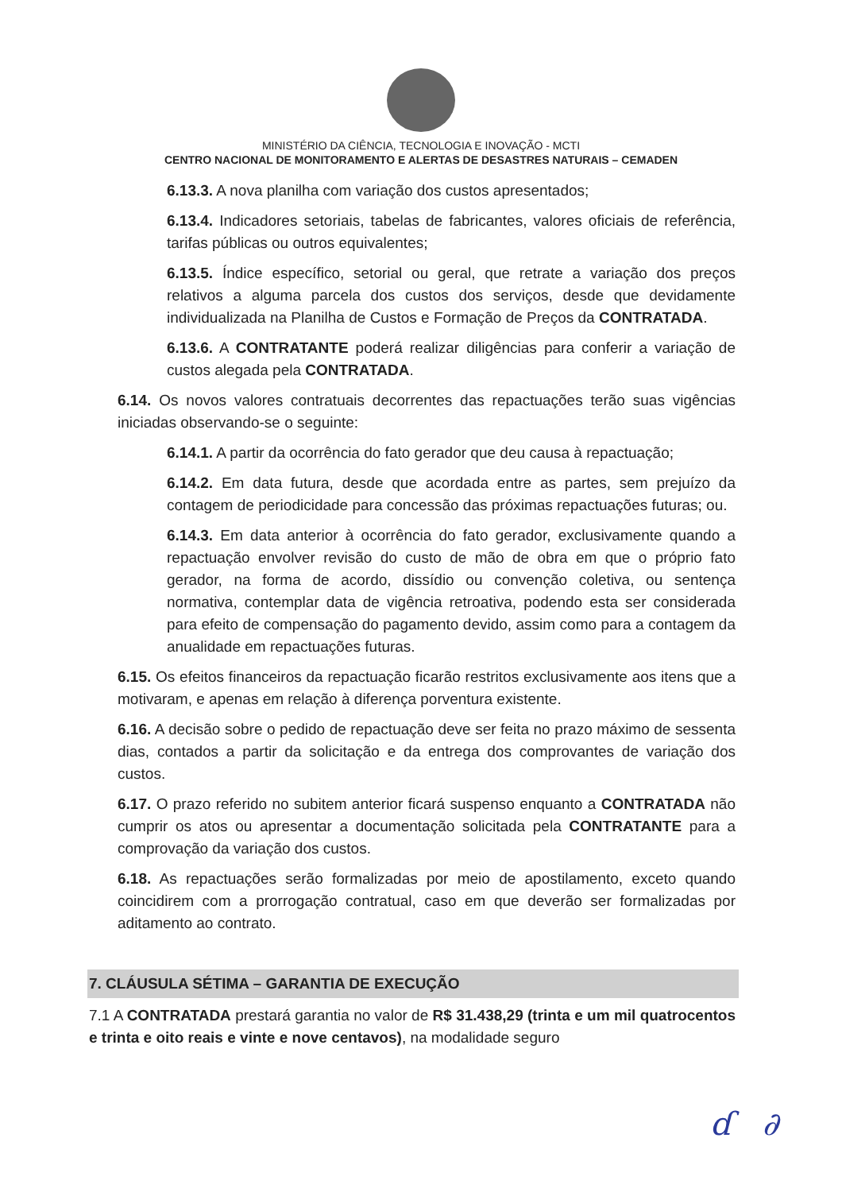MINISTÉRIO DA CIÊNCIA, TECNOLOGIA E INOVAÇÃO - MCTI
CENTRO NACIONAL DE MONITORAMENTO E ALERTAS DE DESASTRES NATURAIS – CEMADEN
6.13.3. A nova planilha com variação dos custos apresentados;
6.13.4. Indicadores setoriais, tabelas de fabricantes, valores oficiais de referência, tarifas públicas ou outros equivalentes;
6.13.5. Índice específico, setorial ou geral, que retrate a variação dos preços relativos a alguma parcela dos custos dos serviços, desde que devidamente individualizada na Planilha de Custos e Formação de Preços da CONTRATADA.
6.13.6. A CONTRATANTE poderá realizar diligências para conferir a variação de custos alegada pela CONTRATADA.
6.14. Os novos valores contratuais decorrentes das repactuações terão suas vigências iniciadas observando-se o seguinte:
6.14.1. A partir da ocorrência do fato gerador que deu causa à repactuação;
6.14.2. Em data futura, desde que acordada entre as partes, sem prejuízo da contagem de periodicidade para concessão das próximas repactuações futuras; ou.
6.14.3. Em data anterior à ocorrência do fato gerador, exclusivamente quando a repactuação envolver revisão do custo de mão de obra em que o próprio fato gerador, na forma de acordo, dissídio ou convenção coletiva, ou sentença normativa, contemplar data de vigência retroativa, podendo esta ser considerada para efeito de compensação do pagamento devido, assim como para a contagem da anualidade em repactuações futuras.
6.15. Os efeitos financeiros da repactuação ficarão restritos exclusivamente aos itens que a motivaram, e apenas em relação à diferença porventura existente.
6.16. A decisão sobre o pedido de repactuação deve ser feita no prazo máximo de sessenta dias, contados a partir da solicitação e da entrega dos comprovantes de variação dos custos.
6.17. O prazo referido no subitem anterior ficará suspenso enquanto a CONTRATADA não cumprir os atos ou apresentar a documentação solicitada pela CONTRATANTE para a comprovação da variação dos custos.
6.18. As repactuações serão formalizadas por meio de apostilamento, exceto quando coincidirem com a prorrogação contratual, caso em que deverão ser formalizadas por aditamento ao contrato.
7. CLÁUSULA SÉTIMA – GARANTIA DE EXECUÇÃO
7.1 A CONTRATADA prestará garantia no valor de R$ 31.438,29 (trinta e um mil quatrocentos e trinta e oito reais e vinte e nove centavos), na modalidade seguro
ɗ ∂